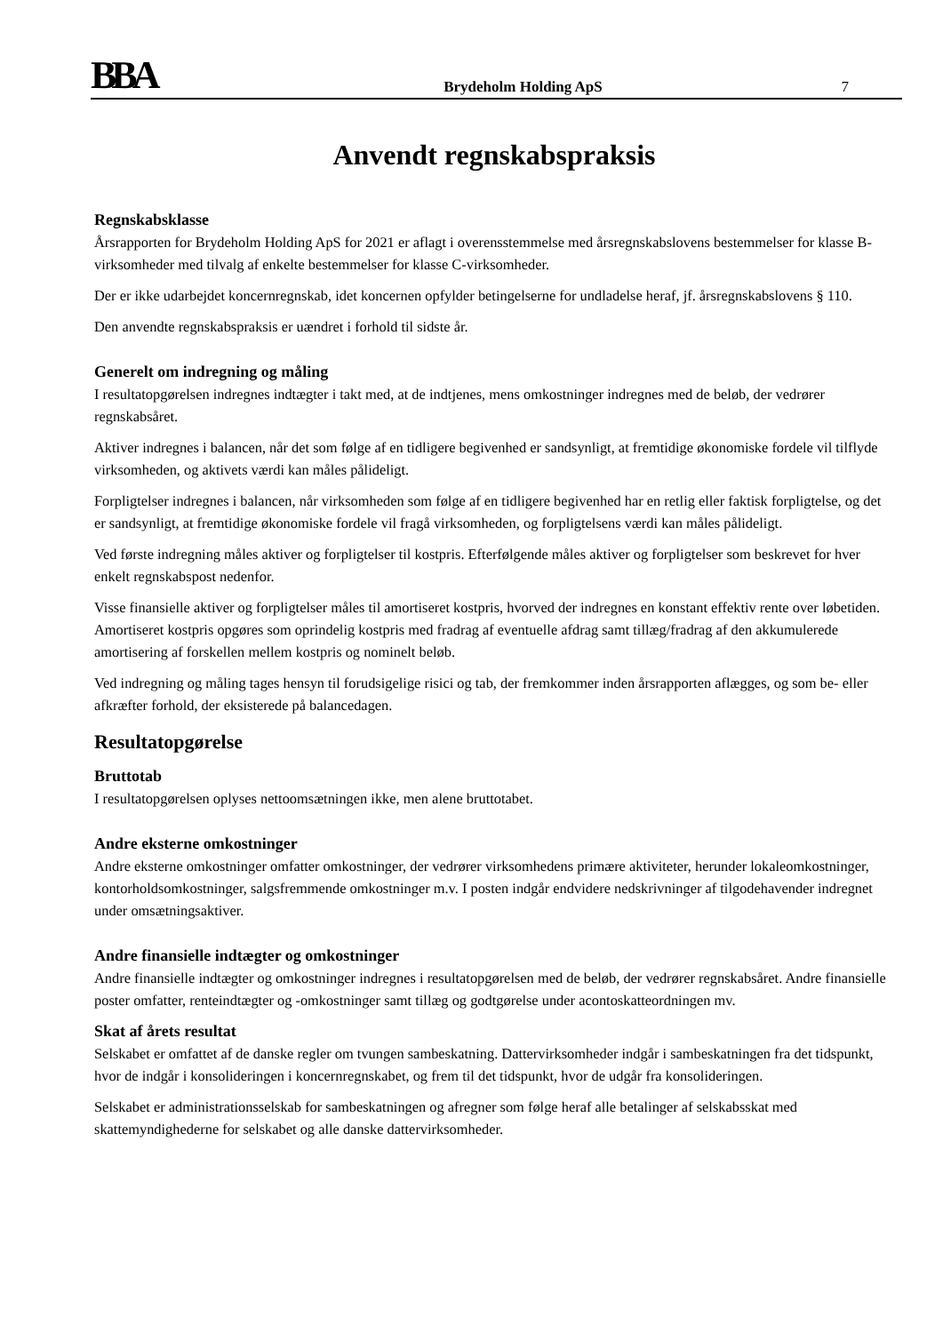BBA
Brydeholm Holding ApS
7
Anvendt regnskabspraksis
Regnskabsklasse
Årsrapporten for Brydeholm Holding ApS for 2021 er aflagt i overensstemmelse med årsregnskabslovens bestemmelser for klasse B-virksomheder med tilvalg af enkelte bestemmelser for klasse C-virksomheder.
Der er ikke udarbejdet koncernregnskab, idet koncernen opfylder betingelserne for undladelse heraf, jf. årsregnskabslovens § 110.
Den anvendte regnskabspraksis er uændret i forhold til sidste år.
Generelt om indregning og måling
I resultatopgørelsen indregnes indtægter i takt med, at de indtjenes, mens omkostninger indregnes med de beløb, der vedrører regnskabsåret.
Aktiver indregnes i balancen, når det som følge af en tidligere begivenhed er sandsynligt, at fremtidige økonomiske fordele vil tilflyde virksomheden, og aktivets værdi kan måles pålideligt.
Forpligtelser indregnes i balancen, når virksomheden som følge af en tidligere begivenhed har en retlig eller faktisk forpligtelse, og det er sandsynligt, at fremtidige økonomiske fordele vil fragå virksomheden, og forpligtelsens værdi kan måles pålideligt.
Ved første indregning måles aktiver og forpligtelser til kostpris. Efterfølgende måles aktiver og forpligtelser som beskrevet for hver enkelt regnskabspost nedenfor.
Visse finansielle aktiver og forpligtelser måles til amortiseret kostpris, hvorved der indregnes en konstant effektiv rente over løbetiden. Amortiseret kostpris opgøres som oprindelig kostpris med fradrag af eventuelle afdrag samt tillæg/fradrag af den akkumulerede amortisering af forskellen mellem kostpris og nominelt beløb.
Ved indregning og måling tages hensyn til forudsigelige risici og tab, der fremkommer inden årsrapporten aflægges, og som be- eller afkræfter forhold, der eksisterede på balancedagen.
Resultatopgørelse
Bruttotab
I resultatopgørelsen oplyses nettoomsætningen ikke, men alene bruttotabet.
Andre eksterne omkostninger
Andre eksterne omkostninger omfatter omkostninger, der vedrører virksomhedens primære aktiviteter, herunder lokaleomkostninger, kontorholdsomkostninger, salgsfremmende omkostninger m.v. I posten indgår endvidere nedskrivninger af tilgodehavender indregnet under omsætningsaktiver.
Andre finansielle indtægter og omkostninger
Andre finansielle indtægter og omkostninger indregnes i resultatopgørelsen med de beløb, der vedrører regnskabsåret. Andre finansielle poster omfatter, renteindtægter og -omkostninger samt tillæg og godtgørelse under acontoskatteordningen mv.
Skat af årets resultat
Selskabet er omfattet af de danske regler om tvungen sambeskatning. Dattervirksomheder indgår i sambeskatningen fra det tidspunkt, hvor de indgår i konsolideringen i koncernregnskabet, og frem til det tidspunkt, hvor de udgår fra konsolideringen.
Selskabet er administrationsselskab for sambeskatningen og afregner som følge heraf alle betalinger af selskabsskat med skattemyndighederne for selskabet og alle danske dattervirksomheder.